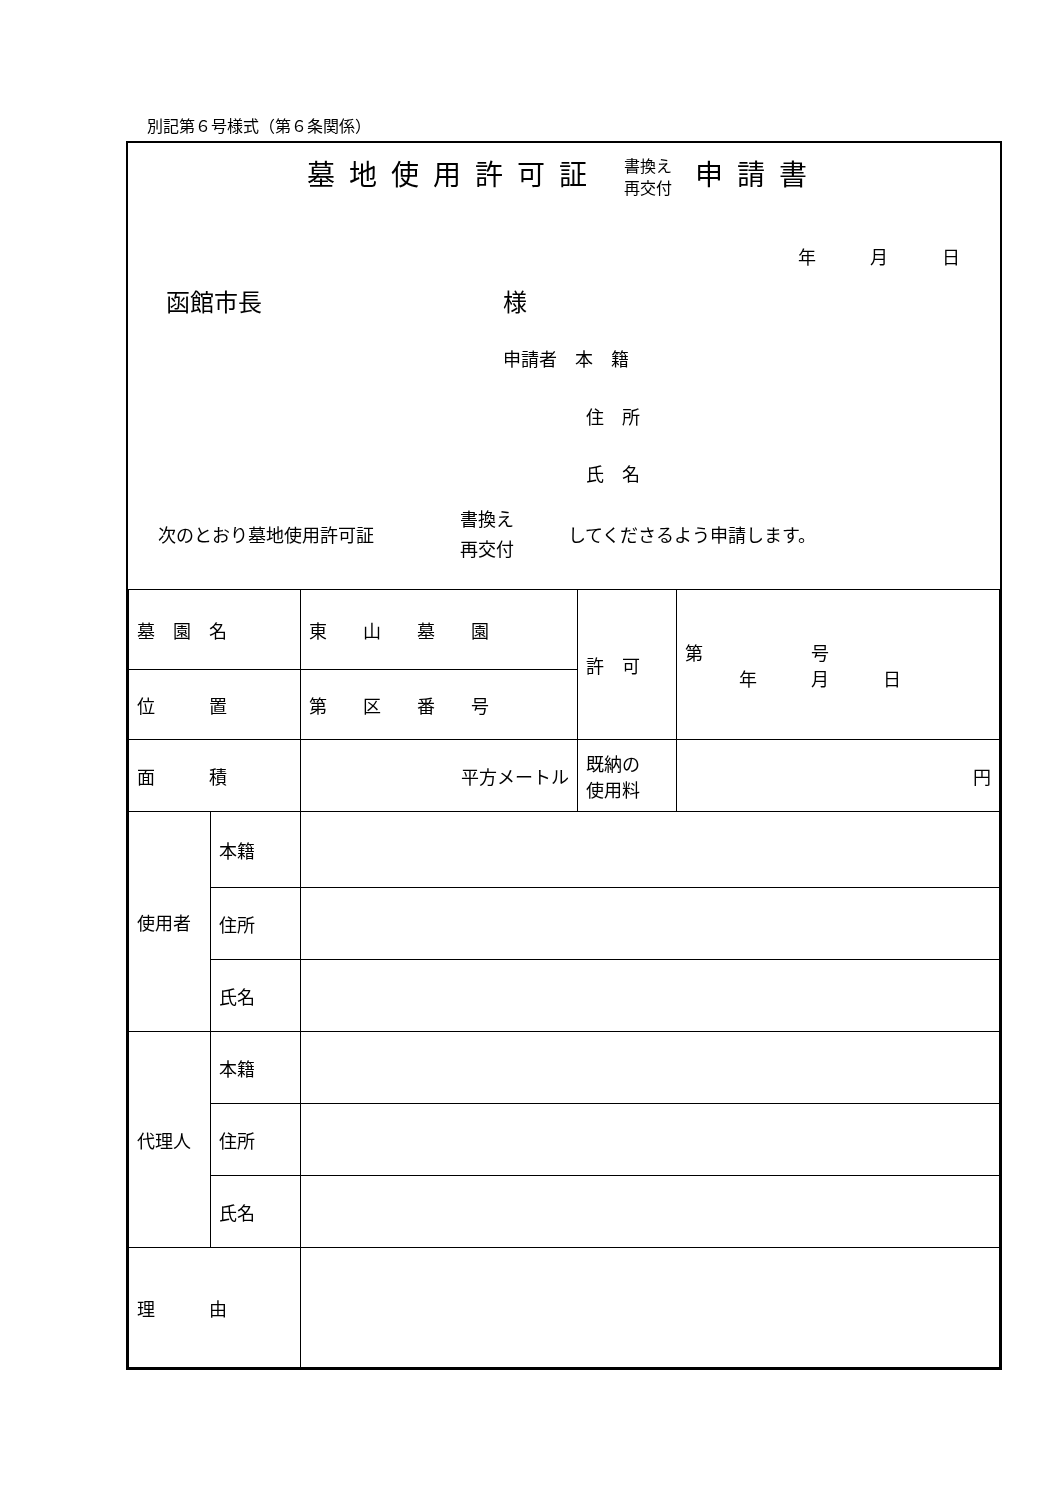別記第６号様式（第６条関係）
墓地使用許可証 書換え
再交付 申請書
年　　　月　　　日
函館市長 様
申請者　本　籍
住　所
氏　名
次のとおり墓地使用許可証
書換え
再交付
してくださるよう申請します。
| 墓 園 名 | | 東 山 墓 園 | 許 可 | 第 号 年 月 日 |
| 位 置 | | 第 区 番 号 | | |
| 面 積 | | 平方メートル | 既納の 使用料 | 円 |
| 使用者 | 本籍 | | | |
| | 住所 | | | |
| | 氏名 | | | |
| 代理人 | 本籍 | | | |
| | 住所 | | | |
| | 氏名 | | | |
| 理 由 | | | | |